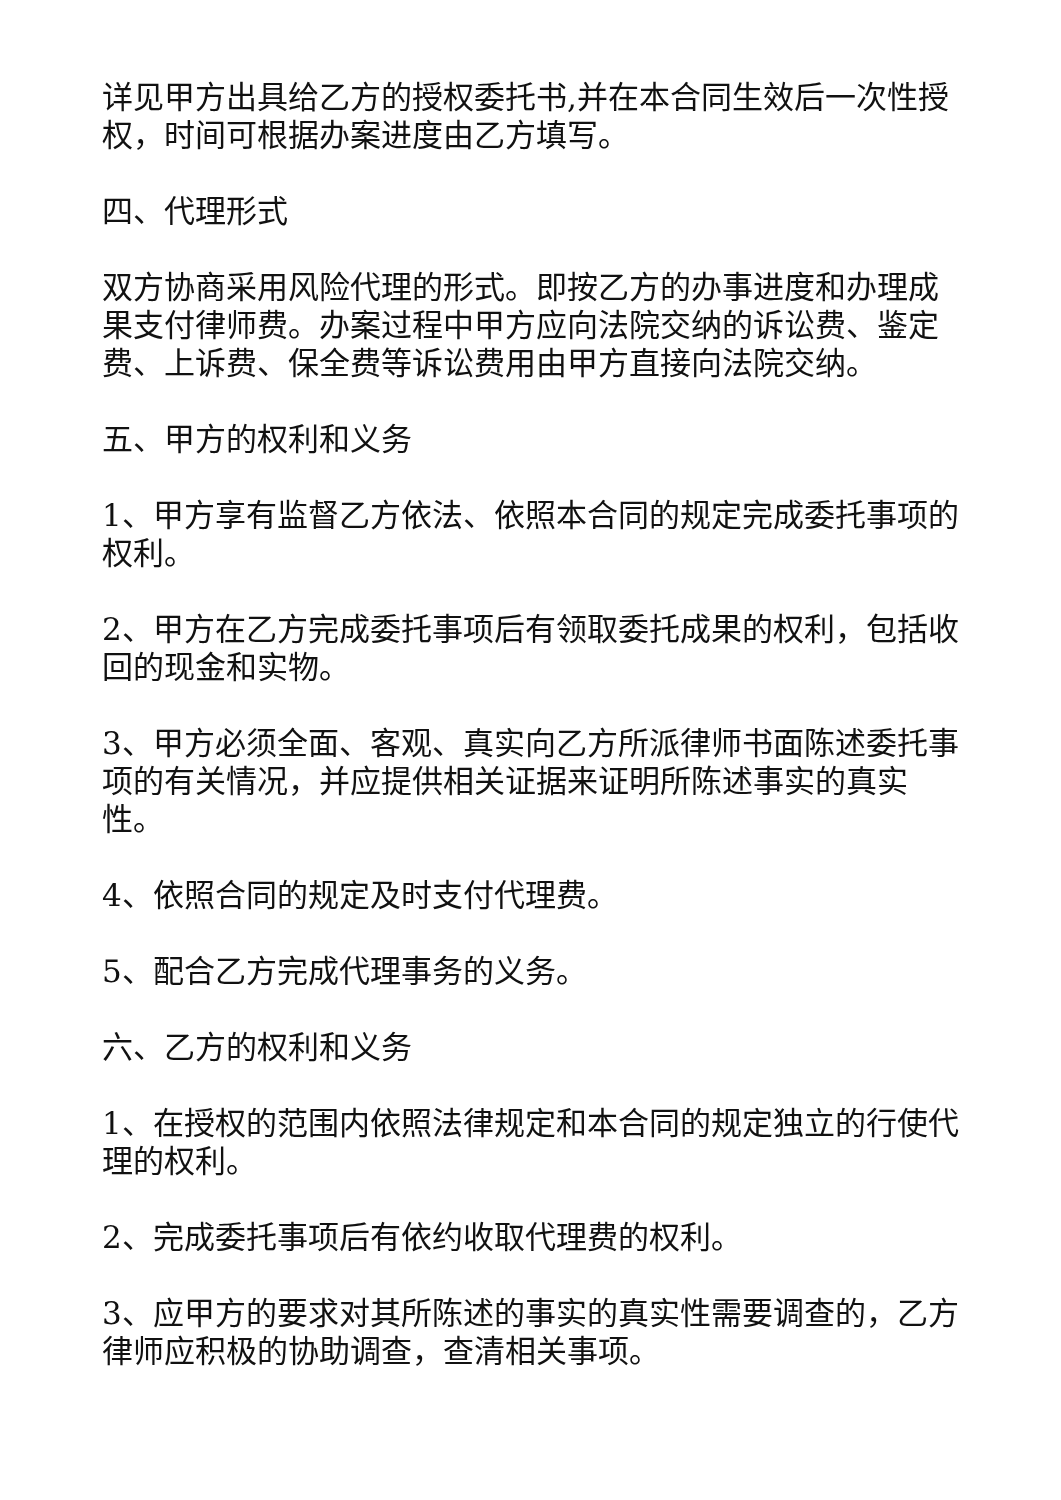详见甲方出具给乙方的授权委托书,并在本合同生效后一次性授权，时间可根据办案进度由乙方填写。
四、代理形式
双方协商采用风险代理的形式。即按乙方的办事进度和办理成果支付律师费。办案过程中甲方应向法院交纳的诉讼费、鉴定费、上诉费、保全费等诉讼费用由甲方直接向法院交纳。
五、甲方的权利和义务
1、甲方享有监督乙方依法、依照本合同的规定完成委托事项的权利。
2、甲方在乙方完成委托事项后有领取委托成果的权利，包括收回的现金和实物。
3、甲方必须全面、客观、真实向乙方所派律师书面陈述委托事项的有关情况，并应提供相关证据来证明所陈述事实的真实性。
4、依照合同的规定及时支付代理费。
5、配合乙方完成代理事务的义务。
六、乙方的权利和义务
1、在授权的范围内依照法律规定和本合同的规定独立的行使代理的权利。
2、完成委托事项后有依约收取代理费的权利。
3、应甲方的要求对其所陈述的事实的真实性需要调查的，乙方律师应积极的协助调查，查清相关事项。